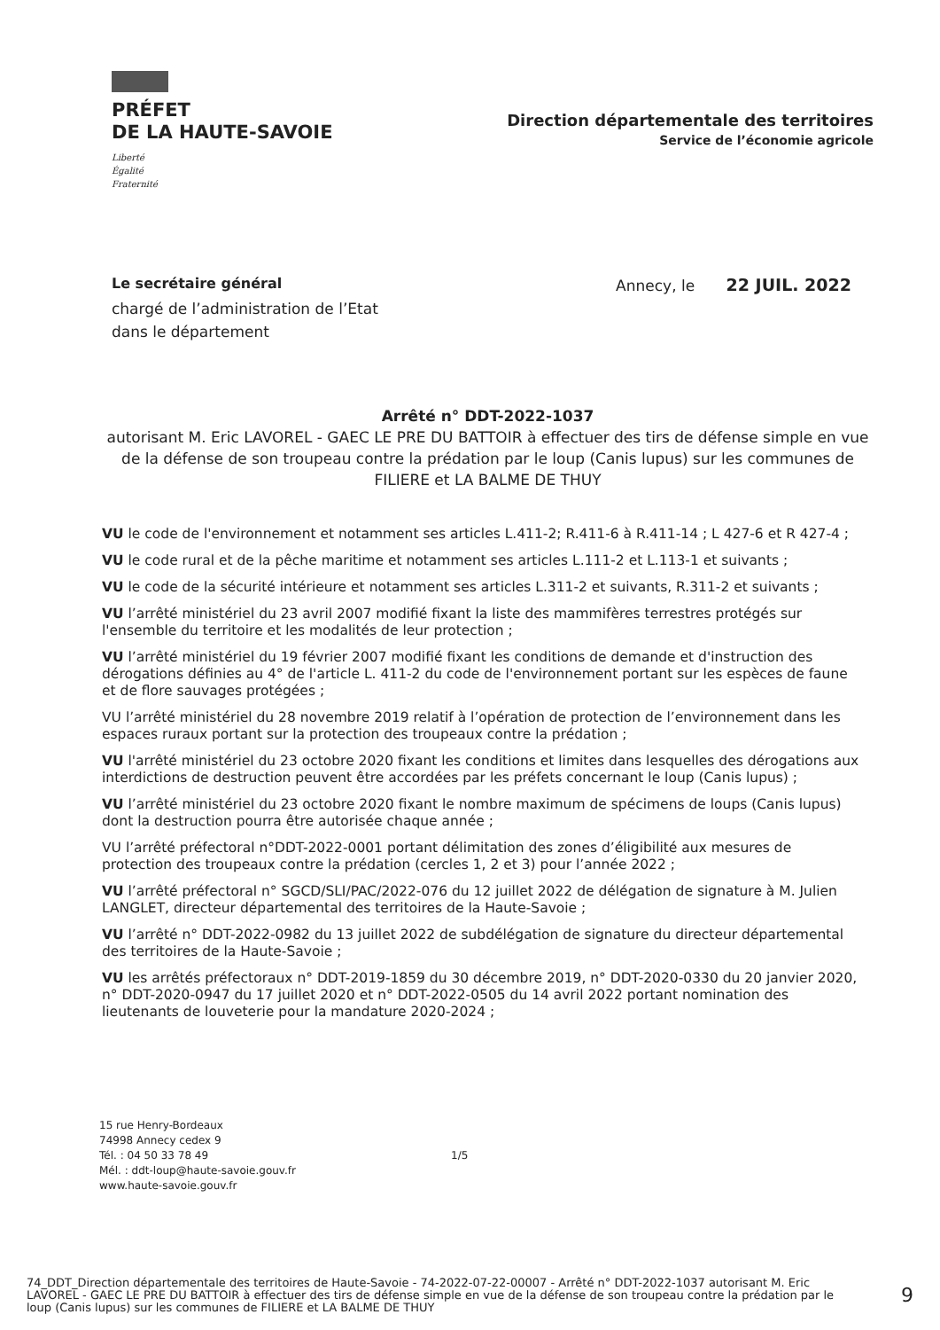PRÉFET
DE LA HAUTE-SAVOIE
Liberté
Égalité
Fraternité
Direction départementale des territoires
Service de l’économie agricole
Le secrétaire général
chargé de l’administration de l’Etat
dans le département
Annecy, le 22 JUIL. 2022
Arrêté n° DDT-2022-1037
autorisant M. Eric LAVOREL - GAEC LE PRE DU BATTOIR à effectuer des tirs de défense simple en vue de la défense de son troupeau contre la prédation par le loup (Canis lupus) sur les communes de FILIERE et LA BALME DE THUY
VU le code de l'environnement et notamment ses articles L.411-2; R.411-6 à R.411-14 ; L 427-6 et R 427-4 ;
VU le code rural et de la pêche maritime et notamment ses articles L.111-2 et L.113-1 et suivants ;
VU le code de la sécurité intérieure et notamment ses articles L.311-2 et suivants, R.311-2 et suivants ;
VU l’arrêté ministériel du 23 avril 2007 modifié fixant la liste des mammifères terrestres protégés sur l'ensemble du territoire et les modalités de leur protection ;
VU l’arrêté ministériel du 19 février 2007 modifié fixant les conditions de demande et d'instruction des dérogations définies au 4° de l'article L. 411-2 du code de l'environnement portant sur les espèces de faune et de flore sauvages protégées ;
VU l’arrêté ministériel du 28 novembre 2019 relatif à l’opération de protection de l’environnement dans les espaces ruraux portant sur la protection des troupeaux contre la prédation ;
VU l'arrêté ministériel du 23 octobre 2020 fixant les conditions et limites dans lesquelles des dérogations aux interdictions de destruction peuvent être accordées par les préfets concernant le loup (Canis lupus) ;
VU l’arrêté ministériel du 23 octobre 2020 fixant le nombre maximum de spécimens de loups (Canis lupus) dont la destruction pourra être autorisée chaque année ;
VU l’arrêté préfectoral n°DDT-2022-0001 portant délimitation des zones d’éligibilité aux mesures de protection des troupeaux contre la prédation (cercles 1, 2 et 3) pour l’année 2022 ;
VU l’arrêté préfectoral n° SGCD/SLI/PAC/2022-076 du 12 juillet 2022 de délégation de signature à M. Julien LANGLET, directeur départemental des territoires de la Haute-Savoie ;
VU l’arrêté n° DDT-2022-0982 du 13 juillet 2022 de subdélégation de signature du directeur départemental des territoires de la Haute-Savoie ;
VU les arrêtés préfectoraux n° DDT-2019-1859 du 30 décembre 2019, n° DDT-2020-0330 du 20 janvier 2020, n° DDT-2020-0947 du 17 juillet 2020 et n° DDT-2022-0505 du 14 avril 2022 portant nomination des lieutenants de louveterie pour la mandature 2020-2024 ;
15 rue Henry-Bordeaux
74998 Annecy cedex 9
Tél. : 04 50 33 78 49
Mél. : ddt-loup@haute-savoie.gouv.fr
www.haute-savoie.gouv.fr
1/5
74_DDT_Direction départementale des territoires de Haute-Savoie - 74-2022-07-22-00007 - Arrêté n° DDT-2022-1037 autorisant M. Eric LAVOREL - GAEC LE PRE DU BATTOIR à effectuer des tirs de défense simple en vue de la défense de son troupeau contre la prédation par le loup (Canis lupus) sur les communes de FILIERE et LA BALME DE THUY
9